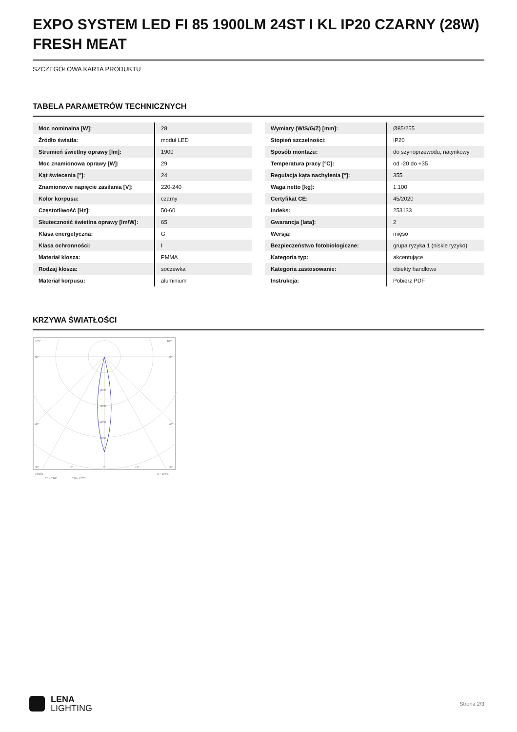EXPO SYSTEM LED FI 85 1900LM 24ST I KL IP20 CZARNY (28W) FRESH MEAT
SZCZEGÓŁOWA KARTA PRODUKTU
TABELA PARAMETRÓW TECHNICZNYCH
| Moc nominalna [W]: | 28 |
| Źródło światła: | moduł LED |
| Strumień świetlny oprawy [lm]: | 1900 |
| Moc znamionowa oprawy [W]: | 29 |
| Kąt świecenia [°]: | 24 |
| Znamionowe napięcie zasilania [V]: | 220-240 |
| Kolor korpusu: | czarny |
| Częstotliwość [Hz]: | 50-60 |
| Skuteczność świetlna oprawy [lm/W]: | 65 |
| Klasa energetyczna: | G |
| Klasa ochronności: | I |
| Materiał klosza: | PMMA |
| Rodzaj klosza: | soczewka |
| Materiał korpusu: | aluminium |
| Wymiary (W/S/G/Z) [mm]: | Ø85/255 |
| Stopień szczelności: | IP20 |
| Sposób montażu: | do szynoprzewodu; natynkowy |
| Temperatura pracy [°C]: | od -20 do +35 |
| Regulacja kąta nachylenia [°]: | 355 |
| Waga netto [kg]: | 1.100 |
| Certyfikat CE: | 45/2020 |
| Indeks: | 253133 |
| Gwarancja [lata]: | 2 |
| Wersja: | mięso |
| Bezpieczeństwo fotobiologiczne: | grupa ryzyka 1 (niskie ryzyko) |
| Kategoria typ: | akcentujące |
| Kategoria zastosowanie: | obiekty handlowe |
| Instrukcja: | Pobierz PDF |
KRZYWA ŚWIATŁOŚCI
105°
105°
90°
90°
45°
45°
2000
3000
4000
5000
30°
15°
0°
15°
30°
cd/klm
η = 100%
C0 - C180
C90 - C270
LENA
LIGHTING
Strona 2/3